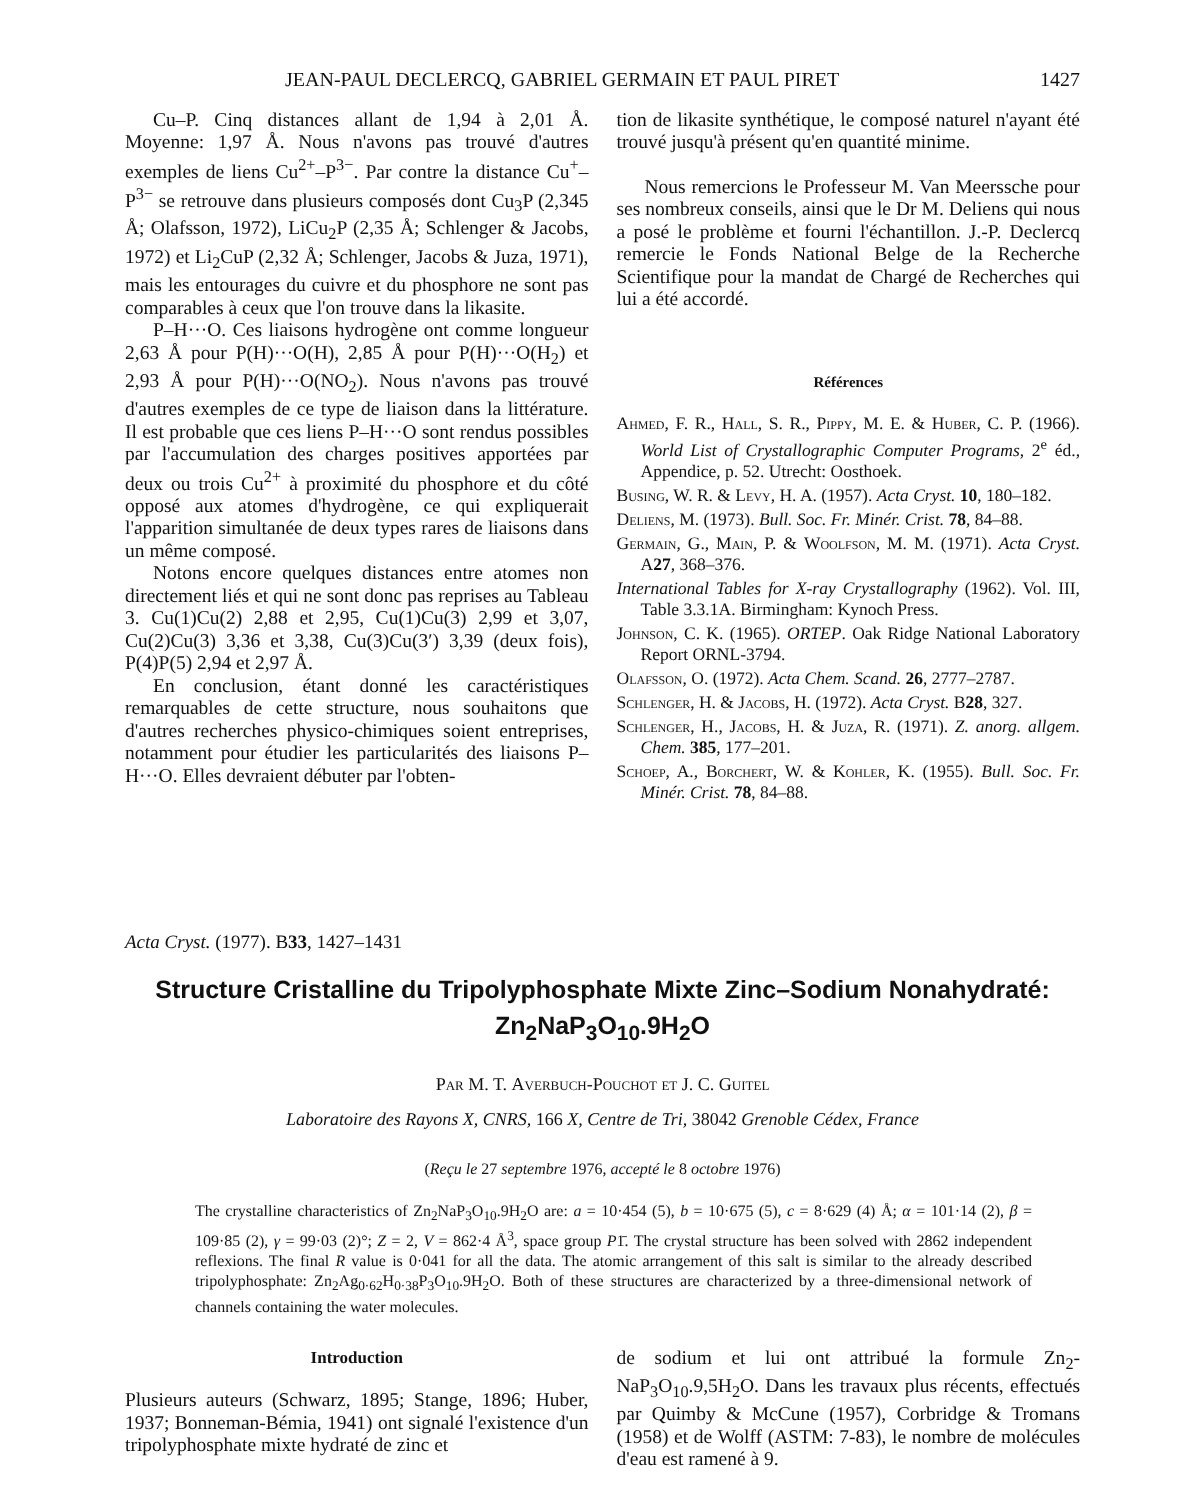JEAN-PAUL DECLERCQ, GABRIEL GERMAIN ET PAUL PIRET 1427
Cu–P. Cinq distances allant de 1,94 à 2,01 Å. Moyenne: 1,97 Å. Nous n'avons pas trouvé d'autres exemples de liens Cu<sup>2+</sup>–P<sup>3−</sup>. Par contre la distance Cu<sup>+</sup>–P<sup>3−</sup> se retrouve dans plusieurs composés dont Cu<sub>3</sub>P (2,345 Å; Olafsson, 1972), LiCu<sub>2</sub>P (2,35 Å; Schlenger & Jacobs, 1972) et Li<sub>2</sub>CuP (2,32 Å; Schlenger, Jacobs & Juza, 1971), mais les entourages du cuivre et du phosphore ne sont pas comparables à ceux que l'on trouve dans la likasite.
P–H···O. Ces liaisons hydrogène ont comme longueur 2,63 Å pour P(H)···O(H), 2,85 Å pour P(H)···O(H<sub>2</sub>) et 2,93 Å pour P(H)···O(NO<sub>2</sub>). Nous n'avons pas trouvé d'autres exemples de ce type de liaison dans la littérature. Il est probable que ces liens P–H···O sont rendus possibles par l'accumulation des charges positives apportées par deux ou trois Cu<sup>2+</sup> à proximité du phosphore et du côté opposé aux atomes d'hydrogène, ce qui expliquerait l'apparition simultanée de deux types rares de liaisons dans un même composé.
Notons encore quelques distances entre atomes non directement liés et qui ne sont donc pas reprises au Tableau 3. Cu(1)Cu(2) 2,88 et 2,95, Cu(1)Cu(3) 2,99 et 3,07, Cu(2)Cu(3) 3,36 et 3,38, Cu(3)Cu(3′) 3,39 (deux fois), P(4)P(5) 2,94 et 2,97 Å.
En conclusion, étant donné les caractéristiques remarquables de cette structure, nous souhaitons que d'autres recherches physico-chimiques soient entreprises, notamment pour étudier les particularités des liaisons P–H···O. Elles devraient débuter par l'obten-
tion de likasite synthétique, le composé naturel n'ayant été trouvé jusqu'à présent qu'en quantité minime.
Nous remercions le Professeur M. Van Meerssche pour ses nombreux conseils, ainsi que le Dr M. Deliens qui nous a posé le problème et fourni l'échantillon. J.-P. Declercq remercie le Fonds National Belge de la Recherche Scientifique pour la mandat de Chargé de Recherches qui lui a été accordé.
Références
Ahmed, F. R., Hall, S. R., Pippy, M. E. & Huber, C. P. (1966). World List of Crystallographic Computer Programs, 2<sup>e</sup> éd., Appendice, p. 52. Utrecht: Oosthoek.
Busing, W. R. & Levy, H. A. (1957). Acta Cryst. 10, 180–182.
Deliens, M. (1973). Bull. Soc. Fr. Minér. Crist. 78, 84–88.
Germain, G., Main, P. & Woolfson, M. M. (1971). Acta Cryst. A27, 368–376.
International Tables for X-ray Crystallography (1962). Vol. III, Table 3.3.1A. Birmingham: Kynoch Press.
Johnson, C. K. (1965). ORTEP. Oak Ridge National Laboratory Report ORNL-3794.
Olafsson, O. (1972). Acta Chem. Scand. 26, 2777–2787.
Schlenger, H. & Jacobs, H. (1972). Acta Cryst. B28, 327.
Schlenger, H., Jacobs, H. & Juza, R. (1971). Z. anorg. allgem. Chem. 385, 177–201.
Schoep, A., Borchert, W. & Kohler, K. (1955). Bull. Soc. Fr. Minér. Crist. 78, 84–88.
Acta Cryst. (1977). B33, 1427–1431
Structure Cristalline du Tripolyphosphate Mixte Zinc–Sodium Nonahydraté:
Zn<sub>2</sub>NaP<sub>3</sub>O<sub>10</sub>.9H<sub>2</sub>O
Par M. T. Averbuch-Pouchot et J. C. Guitel
Laboratoire des Rayons X, CNRS, 166 X, Centre de Tri, 38042 Grenoble Cédex, France
(Reçu le 27 septembre 1976, accepté le 8 octobre 1976)
The crystalline characteristics of Zn<sub>2</sub>NaP<sub>3</sub>O<sub>10</sub>.9H<sub>2</sub>O are: a = 10·454 (5), b = 10·675 (5), c = 8·629 (4) Å; α = 101·14 (2), β = 109·85 (2), γ = 99·03 (2)°; Z = 2, V = 862·4 Å<sup>3</sup>, space group P1̄. The crystal structure has been solved with 2862 independent reflexions. The final R value is 0·041 for all the data. The atomic arrangement of this salt is similar to the already described tripolyphosphate: Zn<sub>2</sub>Ag<sub>0·62</sub>H<sub>0·38</sub>P<sub>3</sub>O<sub>10</sub>.9H<sub>2</sub>O. Both of these structures are characterized by a three-dimensional network of channels containing the water molecules.
Introduction
Plusieurs auteurs (Schwarz, 1895; Stange, 1896; Huber, 1937; Bonneman-Bémia, 1941) ont signalé l'existence d'un tripolyphosphate mixte hydraté de zinc et
de sodium et lui ont attribué la formule Zn<sub>2</sub>-NaP<sub>3</sub>O<sub>10</sub>.9,5H<sub>2</sub>O. Dans les travaux plus récents, effectués par Quimby & McCune (1957), Corbridge & Tromans (1958) et de Wolff (ASTM: 7-83), le nombre de molécules d'eau est ramené à 9.